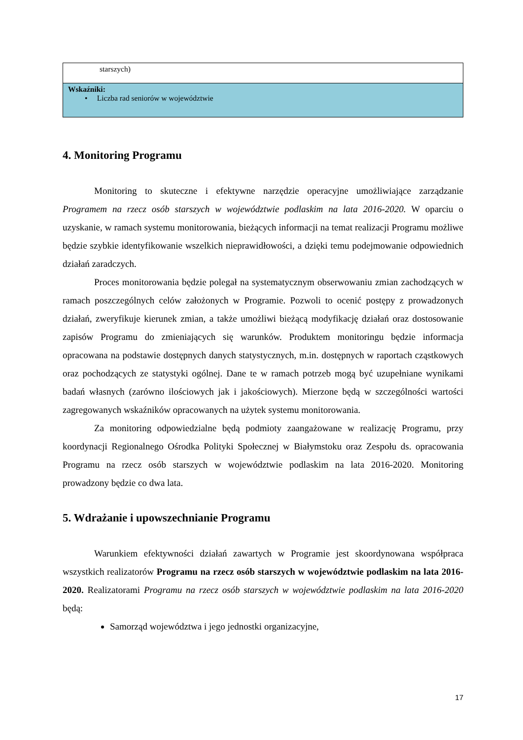| starszych) |
| Wskaźniki: • Liczba rad seniorów w województwie |
4. Monitoring Programu
Monitoring to skuteczne i efektywne narzędzie operacyjne umożliwiające zarządzanie Programem na rzecz osób starszych w województwie podlaskim na lata 2016-2020. W oparciu o uzyskanie, w ramach systemu monitorowania, bieżących informacji na temat realizacji Programu możliwe będzie szybkie identyfikowanie wszelkich nieprawidłowości, a dzięki temu podejmowanie odpowiednich działań zaradczych.
Proces monitorowania będzie polegał na systematycznym obserwowaniu zmian zachodzących w ramach poszczególnych celów założonych w Programie. Pozwoli to ocenić postępy z prowadzonych działań, zweryfikuje kierunek zmian, a także umożliwi bieżącą modyfikację działań oraz dostosowanie zapisów Programu do zmieniających się warunków. Produktem monitoringu będzie informacja opracowana na podstawie dostępnych danych statystycznych, m.in. dostępnych w raportach cząstkowych oraz pochodzących ze statystyki ogólnej. Dane te w ramach potrzeb mogą być uzupełniane wynikami badań własnych (zarówno ilościowych jak i jakościowych). Mierzone będą w szczególności wartości zagregowanych wskaźników opracowanych na użytek systemu monitorowania.
Za monitoring odpowiedzialne będą podmioty zaangażowane w realizację Programu, przy koordynacji Regionalnego Ośrodka Polityki Społecznej w Białymstoku oraz Zespołu ds. opracowania Programu na rzecz osób starszych w województwie podlaskim na lata 2016-2020. Monitoring prowadzony będzie co dwa lata.
5. Wdrażanie i upowszechnianie Programu
Warunkiem efektywności działań zawartych w Programie jest skoordynowana współpraca wszystkich realizatorów Programu na rzecz osób starszych w województwie podlaskim na lata 2016-2020. Realizatorami Programu na rzecz osób starszych w województwie podlaskim na lata 2016-2020 będą:
Samorząd województwa i jego jednostki organizacyjne,
17